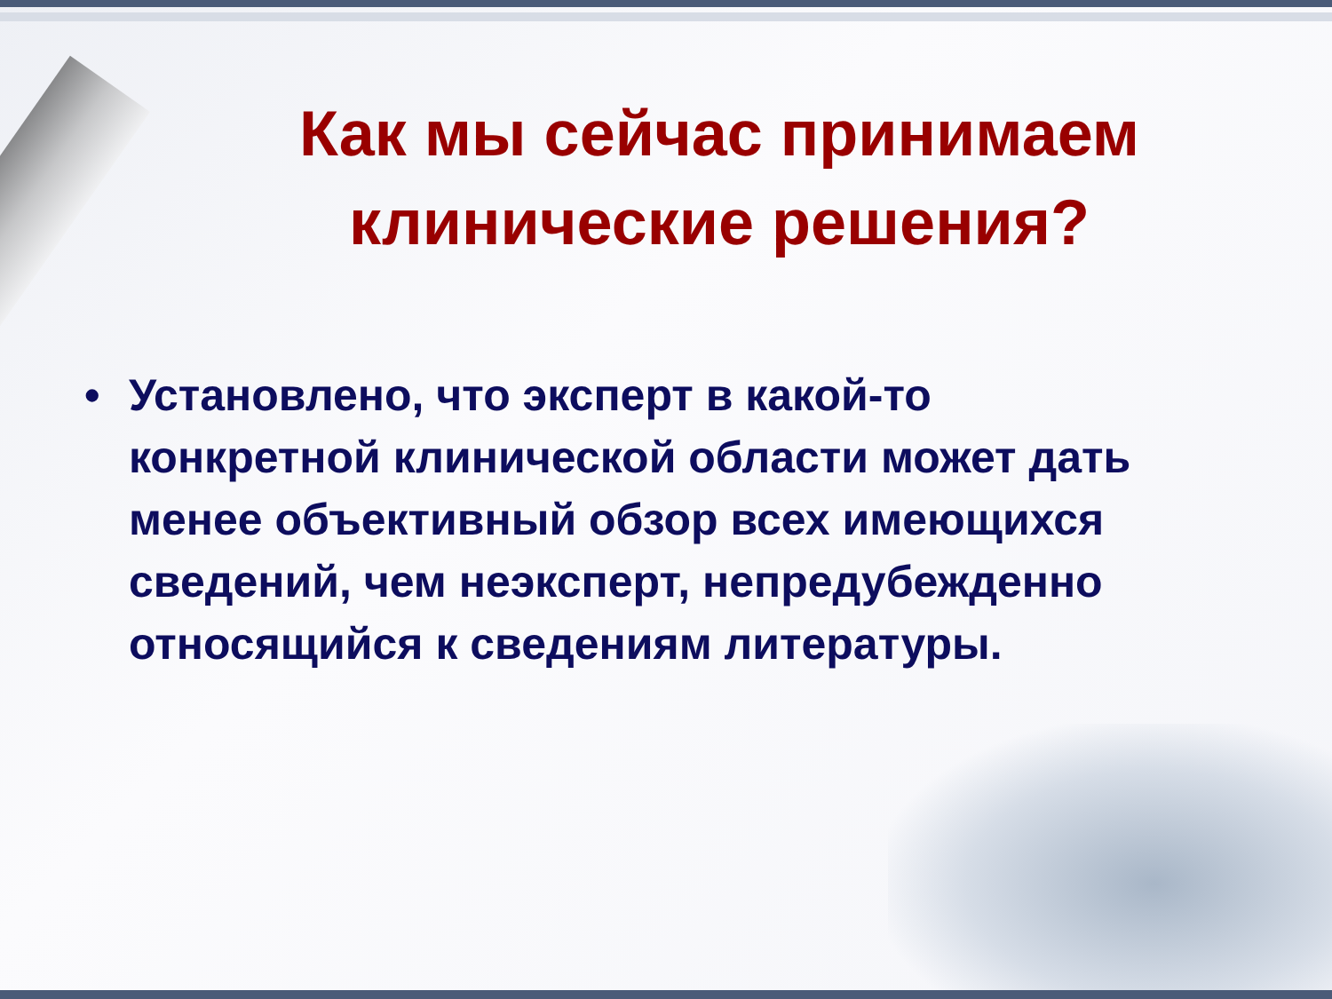Как мы сейчас принимаем
клинические решения?
• Установлено, что эксперт в какой-то конкретной клинической области может дать менее объективный обзор всех имеющихся сведений, чем неэксперт, непредубежденно относящийся к сведениям литературы.